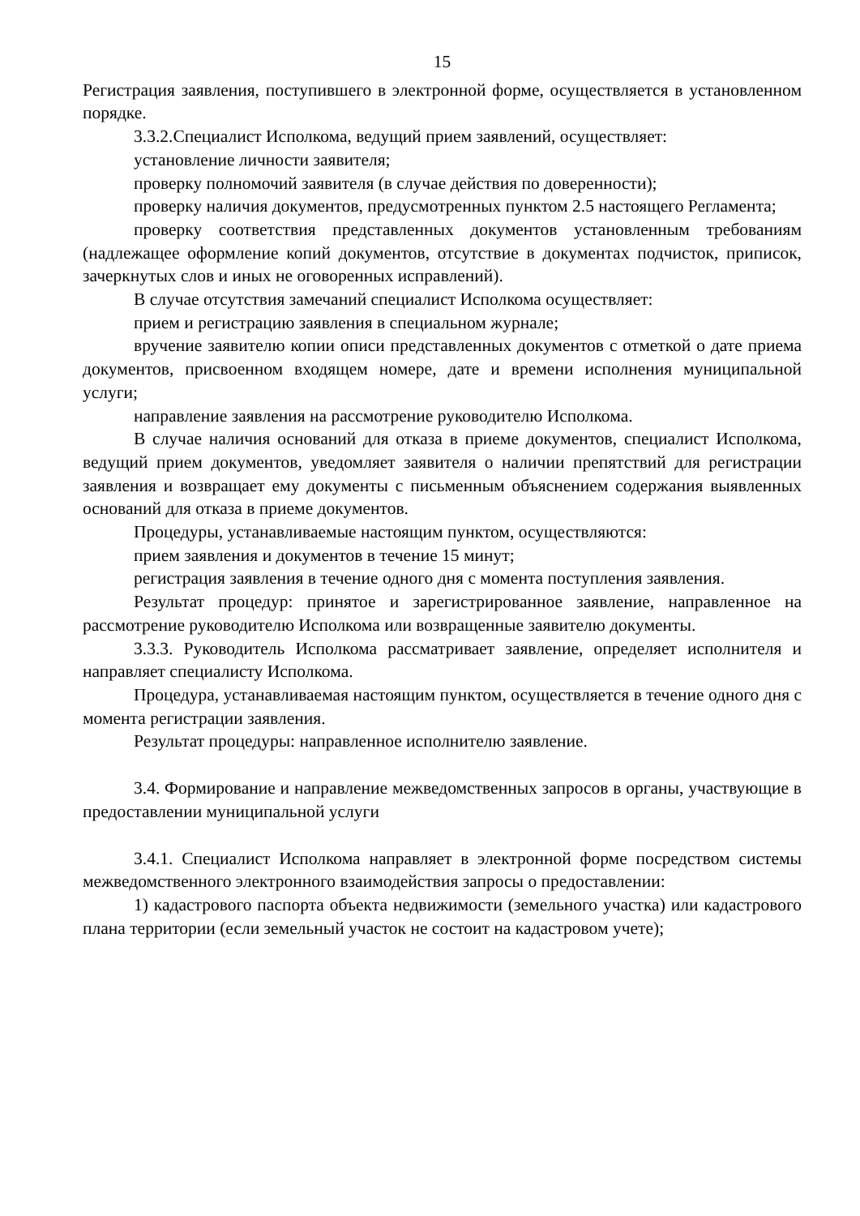15
Регистрация заявления, поступившего в электронной форме, осуществляется в установленном порядке.
3.3.2.Специалист Исполкома, ведущий прием заявлений, осуществляет:
установление личности заявителя;
проверку полномочий заявителя (в случае действия по доверенности);
проверку наличия документов, предусмотренных пунктом 2.5 настоящего Регламента;
проверку соответствия представленных документов установленным требованиям (надлежащее оформление копий документов, отсутствие в документах подчисток, приписок, зачеркнутых слов и иных не оговоренных исправлений).
В случае отсутствия замечаний специалист Исполкома осуществляет:
прием и регистрацию заявления в специальном журнале;
вручение заявителю копии описи представленных документов с отметкой о дате приема документов, присвоенном входящем номере, дате и времени исполнения муниципальной услуги;
направление заявления на рассмотрение руководителю Исполкома.
В случае наличия оснований для отказа в приеме документов, специалист Исполкома, ведущий прием документов, уведомляет заявителя о наличии препятствий для регистрации заявления и возвращает ему документы с письменным объяснением содержания выявленных оснований для отказа в приеме документов.
Процедуры, устанавливаемые настоящим пунктом, осуществляются:
прием заявления и документов в течение 15 минут;
регистрация заявления в течение одного дня с момента поступления заявления.
Результат процедур: принятое и зарегистрированное заявление, направленное на рассмотрение руководителю Исполкома или возвращенные заявителю документы.
3.3.3. Руководитель Исполкома рассматривает заявление, определяет исполнителя и направляет специалисту Исполкома.
Процедура, устанавливаемая настоящим пунктом, осуществляется в течение одного дня с момента регистрации заявления.
Результат процедуры: направленное исполнителю заявление.
3.4. Формирование и направление межведомственных запросов в органы, участвующие в предоставлении муниципальной услуги
3.4.1. Специалист Исполкома направляет в электронной форме посредством системы межведомственного электронного взаимодействия запросы о предоставлении:
1) кадастрового паспорта объекта недвижимости (земельного участка) или кадастрового плана территории (если земельный участок не состоит на кадастровом учете);